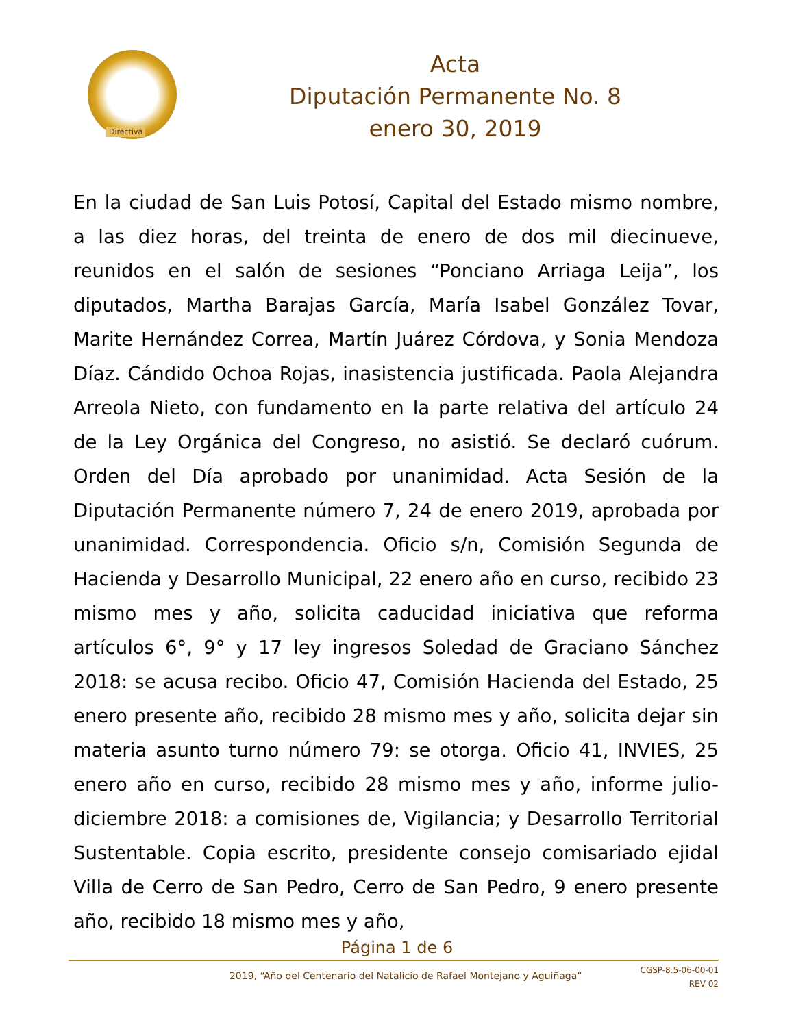Directiva
Acta
Diputación Permanente No. 8
enero 30, 2019
En la ciudad de San Luis Potosí, Capital del Estado mismo nombre, a las diez horas, del treinta de enero de dos mil diecinueve, reunidos en el salón de sesiones “Ponciano Arriaga Leija”, los diputados, Martha Barajas García, María Isabel González Tovar, Marite Hernández Correa, Martín Juárez Córdova, y Sonia Mendoza Díaz. Cándido Ochoa Rojas, inasistencia justificada. Paola Alejandra Arreola Nieto, con fundamento en la parte relativa del artículo 24 de la Ley Orgánica del Congreso, no asistió. Se declaró cuórum. Orden del Día aprobado por unanimidad. Acta Sesión de la Diputación Permanente número 7, 24 de enero 2019, aprobada por unanimidad. Correspondencia. Oficio s/n, Comisión Segunda de Hacienda y Desarrollo Municipal, 22 enero año en curso, recibido 23 mismo mes y año, solicita caducidad iniciativa que reforma artículos 6°, 9° y 17 ley ingresos Soledad de Graciano Sánchez 2018: se acusa recibo. Oficio 47, Comisión Hacienda del Estado, 25 enero presente año, recibido 28 mismo mes y año, solicita dejar sin materia asunto turno número 79: se otorga. Oficio 41, INVIES, 25 enero año en curso, recibido 28 mismo mes y año, informe julio-diciembre 2018: a comisiones de, Vigilancia; y Desarrollo Territorial Sustentable. Copia escrito, presidente consejo comisariado ejidal Villa de Cerro de San Pedro, Cerro de San Pedro, 9 enero presente año, recibido 18 mismo mes y año,
Página 1 de 6
2019, “Año del Centenario del Natalicio de Rafael Montejano y Aguiñaga”
CGSP-8.5-06-00-01
REV 02